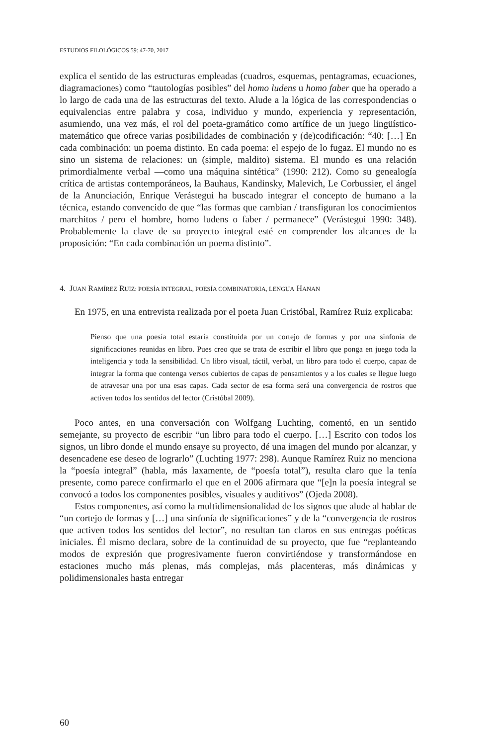ESTUDIOS FILOLÓGICOS 59: 47-70, 2017
explica el sentido de las estructuras empleadas (cuadros, esquemas, pentagramas, ecuaciones, diagramaciones) como “tautologías posibles” del homo ludens u homo faber que ha operado a lo largo de cada una de las estructuras del texto. Alude a la lógica de las correspondencias o equivalencias entre palabra y cosa, individuo y mundo, experiencia y representación, asumiendo, una vez más, el rol del poeta-gramático como artífice de un juego lingüístico-matemático que ofrece varias posibilidades de combinación y (de)codificación: “40: […] En cada combinación: un poema distinto. En cada poema: el espejo de lo fugaz. El mundo no es sino un sistema de relaciones: un (simple, maldito) sistema. El mundo es una relación primordialmente verbal —como una máquina sintética” (1990: 212). Como su genealogía crítica de artistas contemporáneos, la Bauhaus, Kandinsky, Malevich, Le Corbussier, el ángel de la Anunciación, Enrique Verástegui ha buscado integrar el concepto de humano a la técnica, estando convencido de que “las formas que cambian / transfiguran los conocimientos marchitos / pero el hombre, homo ludens o faber / permanece” (Verástegui 1990: 348). Probablemente la clave de su proyecto integral esté en comprender los alcances de la proposición: “En cada combinación un poema distinto”.
4. JUAN RAMÍREZ RUIZ: POESÍA INTEGRAL, POESÍA COMBINATORIA, LENGUA HANAN
En 1975, en una entrevista realizada por el poeta Juan Cristóbal, Ramírez Ruiz explicaba:
Pienso que una poesía total estaría constituida por un cortejo de formas y por una sinfonía de significaciones reunidas en libro. Pues creo que se trata de escribir el libro que ponga en juego toda la inteligencia y toda la sensibilidad. Un libro visual, táctil, verbal, un libro para todo el cuerpo, capaz de integrar la forma que contenga versos cubiertos de capas de pensamientos y a los cuales se llegue luego de atravesar una por una esas capas. Cada sector de esa forma será una convergencia de rostros que activen todos los sentidos del lector (Cristóbal 2009).
Poco antes, en una conversación con Wolfgang Luchting, comentó, en un sentido semejante, su proyecto de escribir “un libro para todo el cuerpo. […] Escrito con todos los signos, un libro donde el mundo ensaye su proyecto, dé una imagen del mundo por alcanzar, y desencadene ese deseo de lograrlo” (Luchting 1977: 298). Aunque Ramírez Ruiz no menciona la “poesía integral” (habla, más laxamente, de “poesía total”), resulta claro que la tenía presente, como parece confirmarlo el que en el 2006 afirmara que “[e]n la poesía integral se convocó a todos los componentes posibles, visuales y auditivos” (Ojeda 2008).
Estos componentes, así como la multidimensionalidad de los signos que alude al hablar de “un cortejo de formas y […] una sinfonía de significaciones” y de la “convergencia de rostros que activen todos los sentidos del lector”, no resultan tan claros en sus entregas poéticas iniciales. Él mismo declara, sobre de la continuidad de su proyecto, que fue “replanteando modos de expresión que progresivamente fueron convirtiéndose y transformándose en estaciones mucho más plenas, más complejas, más placenteras, más dinámicas y polidimensionales hasta entregar
60